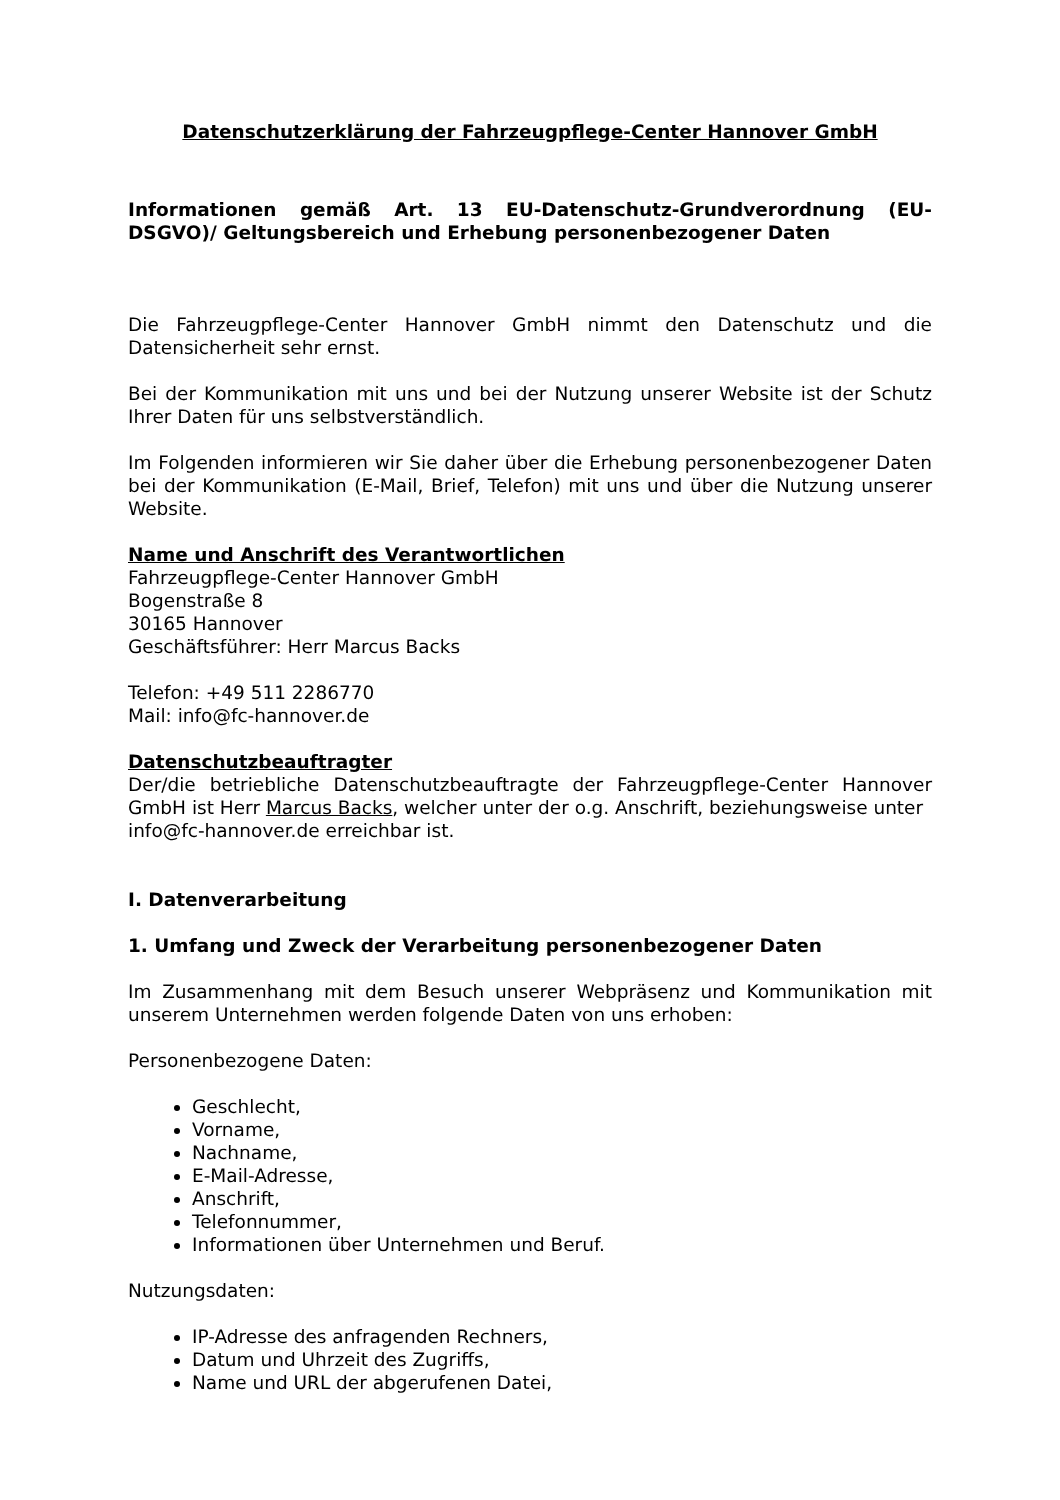Datenschutzerklärung der Fahrzeugpflege-Center Hannover GmbH
Informationen gemäß Art. 13 EU-Datenschutz-Grundverordnung (EU-DSGVO)/ Geltungsbereich und Erhebung personenbezogener Daten
Die Fahrzeugpflege-Center Hannover GmbH nimmt den Datenschutz und die Datensicherheit sehr ernst.
Bei der Kommunikation mit uns und bei der Nutzung unserer Website ist der Schutz Ihrer Daten für uns selbstverständlich.
Im Folgenden informieren wir Sie daher über die Erhebung personenbezogener Daten bei der Kommunikation (E-Mail, Brief, Telefon) mit uns und über die Nutzung unserer Website.
Name und Anschrift des Verantwortlichen
Fahrzeugpflege-Center Hannover GmbH
Bogenstraße 8
30165 Hannover
Geschäftsführer: Herr Marcus Backs
Telefon: +49 511 2286770
Mail: info@fc-hannover.de
Datenschutzbeauftragter
Der/die betriebliche Datenschutzbeauftragte der Fahrzeugpflege-Center Hannover GmbH ist Herr Marcus Backs, welcher unter der o.g. Anschrift, beziehungsweise unter
info@fc-hannover.de erreichbar ist.
I. Datenverarbeitung
1. Umfang und Zweck der Verarbeitung personenbezogener Daten
Im Zusammenhang mit dem Besuch unserer Webpräsenz und Kommunikation mit unserem Unternehmen werden folgende Daten von uns erhoben:
Personenbezogene Daten:
Geschlecht,
Vorname,
Nachname,
E-Mail-Adresse,
Anschrift,
Telefonnummer,
Informationen über Unternehmen und Beruf.
Nutzungsdaten:
IP-Adresse des anfragenden Rechners,
Datum und Uhrzeit des Zugriffs,
Name und URL der abgerufenen Datei,